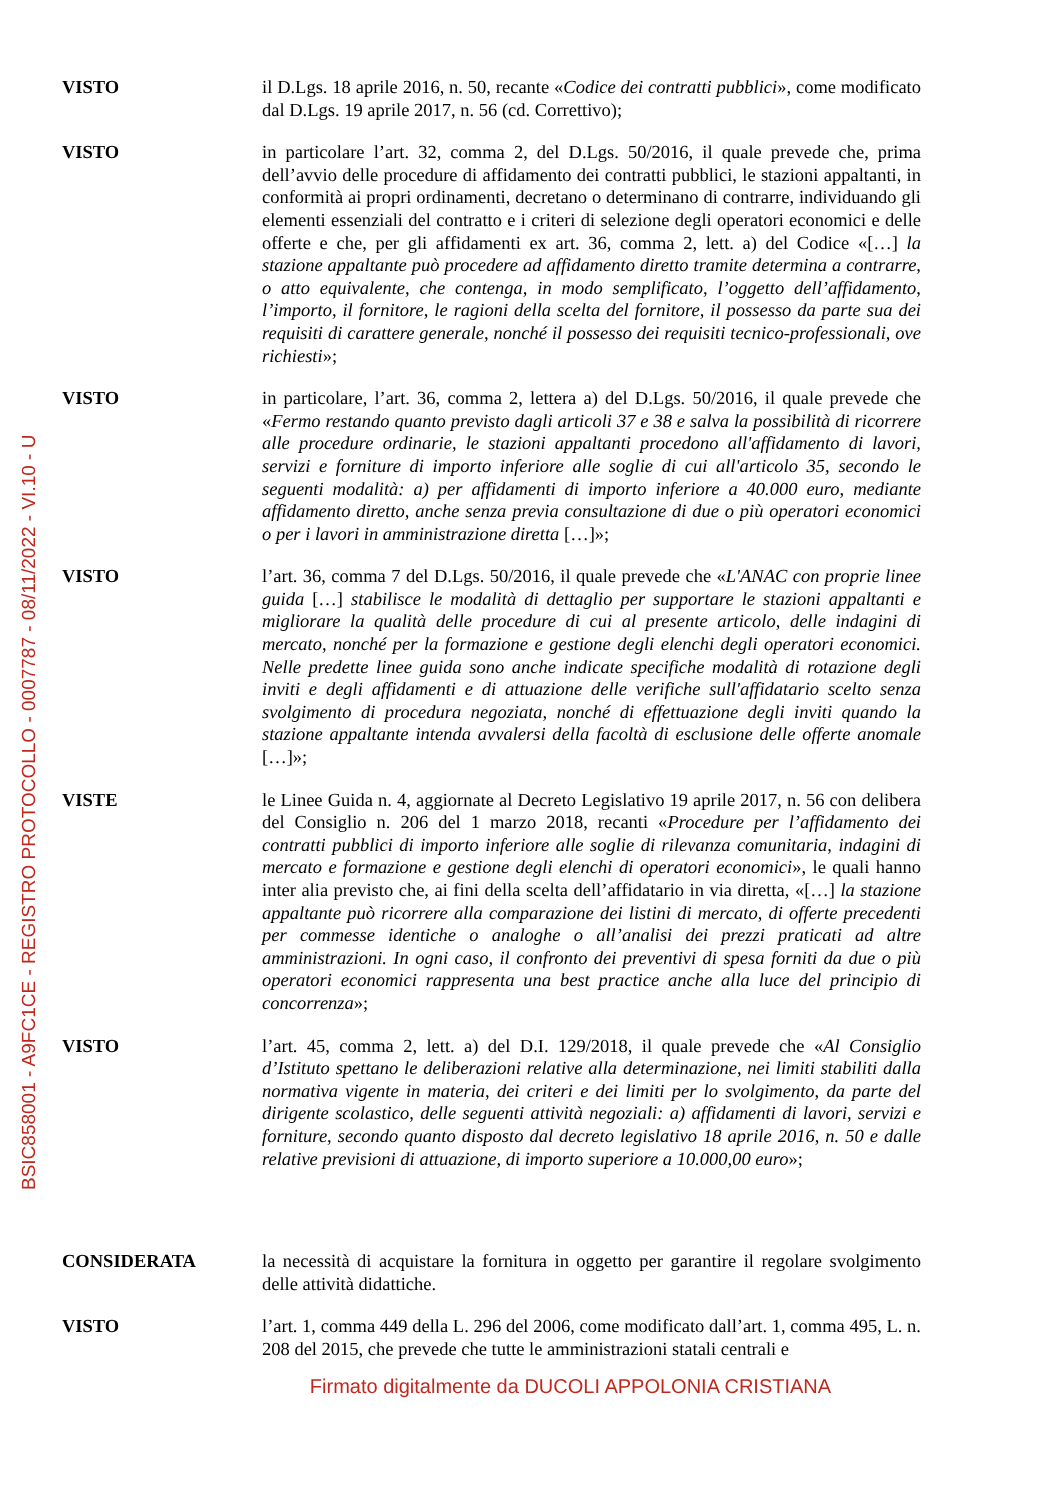BSIC858001 - A9FC1CE - REGISTRO PROTOCOLLO - 0007787 - 08/11/2022 - VI.10 - U
VISTO il D.Lgs. 18 aprile 2016, n. 50, recante «Codice dei contratti pubblici», come modificato dal D.Lgs. 19 aprile 2017, n. 56 (cd. Correttivo);
VISTO in particolare l’art. 32, comma 2, del D.Lgs. 50/2016, il quale prevede che, prima dell’avvio delle procedure di affidamento dei contratti pubblici, le stazioni appaltanti, in conformità ai propri ordinamenti, decretano o determinano di contrarre, individuando gli elementi essenziali del contratto e i criteri di selezione degli operatori economici e delle offerte e che, per gli affidamenti ex art. 36, comma 2, lett. a) del Codice «[…] la stazione appaltante può procedere ad affidamento diretto tramite determina a contrarre, o atto equivalente, che contenga, in modo semplificato, l’oggetto dell’affidamento, l’importo, il fornitore, le ragioni della scelta del fornitore, il possesso da parte sua dei requisiti di carattere generale, nonché il possesso dei requisiti tecnico-professionali, ove richiesti»;
VISTO in particolare, l’art. 36, comma 2, lettera a) del D.Lgs. 50/2016, il quale prevede che «Fermo restando quanto previsto dagli articoli 37 e 38 e salva la possibilità di ricorrere alle procedure ordinarie, le stazioni appaltanti procedono all'affidamento di lavori, servizi e forniture di importo inferiore alle soglie di cui all'articolo 35, secondo le seguenti modalità: a) per affidamenti di importo inferiore a 40.000 euro, mediante affidamento diretto, anche senza previa consultazione di due o più operatori economici o per i lavori in amministrazione diretta […]»;
VISTO l’art. 36, comma 7 del D.Lgs. 50/2016, il quale prevede che «L'ANAC con proprie linee guida […] stabilisce le modalità di dettaglio per supportare le stazioni appaltanti e migliorare la qualità delle procedure di cui al presente articolo, delle indagini di mercato, nonché per la formazione e gestione degli elenchi degli operatori economici. Nelle predette linee guida sono anche indicate specifiche modalità di rotazione degli inviti e degli affidamenti e di attuazione delle verifiche sull'affidatario scelto senza svolgimento di procedura negoziata, nonché di effettuazione degli inviti quando la stazione appaltante intenda avvalersi della facoltà di esclusione delle offerte anomale […]»;
VISTE le Linee Guida n. 4, aggiornate al Decreto Legislativo 19 aprile 2017, n. 56 con delibera del Consiglio n. 206 del 1 marzo 2018, recanti «Procedure per l’affidamento dei contratti pubblici di importo inferiore alle soglie di rilevanza comunitaria, indagini di mercato e formazione e gestione degli elenchi di operatori economici», le quali hanno inter alia previsto che, ai fini della scelta dell’affidatario in via diretta, «[…] la stazione appaltante può ricorrere alla comparazione dei listini di mercato, di offerte precedenti per commesse identiche o analoghe o all’analisi dei prezzi praticati ad altre amministrazioni. In ogni caso, il confronto dei preventivi di spesa forniti da due o più operatori economici rappresenta una best practice anche alla luce del principio di concorrenza»;
VISTO l’art. 45, comma 2, lett. a) del D.I. 129/2018, il quale prevede che «Al Consiglio d’Istituto spettano le deliberazioni relative alla determinazione, nei limiti stabiliti dalla normativa vigente in materia, dei criteri e dei limiti per lo svolgimento, da parte del dirigente scolastico, delle seguenti attività negoziali: a) affidamenti di lavori, servizi e forniture, secondo quanto disposto dal decreto legislativo 18 aprile 2016, n. 50 e dalle relative previsioni di attuazione, di importo superiore a 10.000,00 euro»;
CONSIDERATA la necessità di acquistare la fornitura in oggetto per garantire il regolare svolgimento delle attività didattiche.
VISTO l’art. 1, comma 449 della L. 296 del 2006, come modificato dall’art. 1, comma 495, L. n. 208 del 2015, che prevede che tutte le amministrazioni statali centrali e
Firmato digitalmente da DUCOLI APPOLONIA CRISTIANA